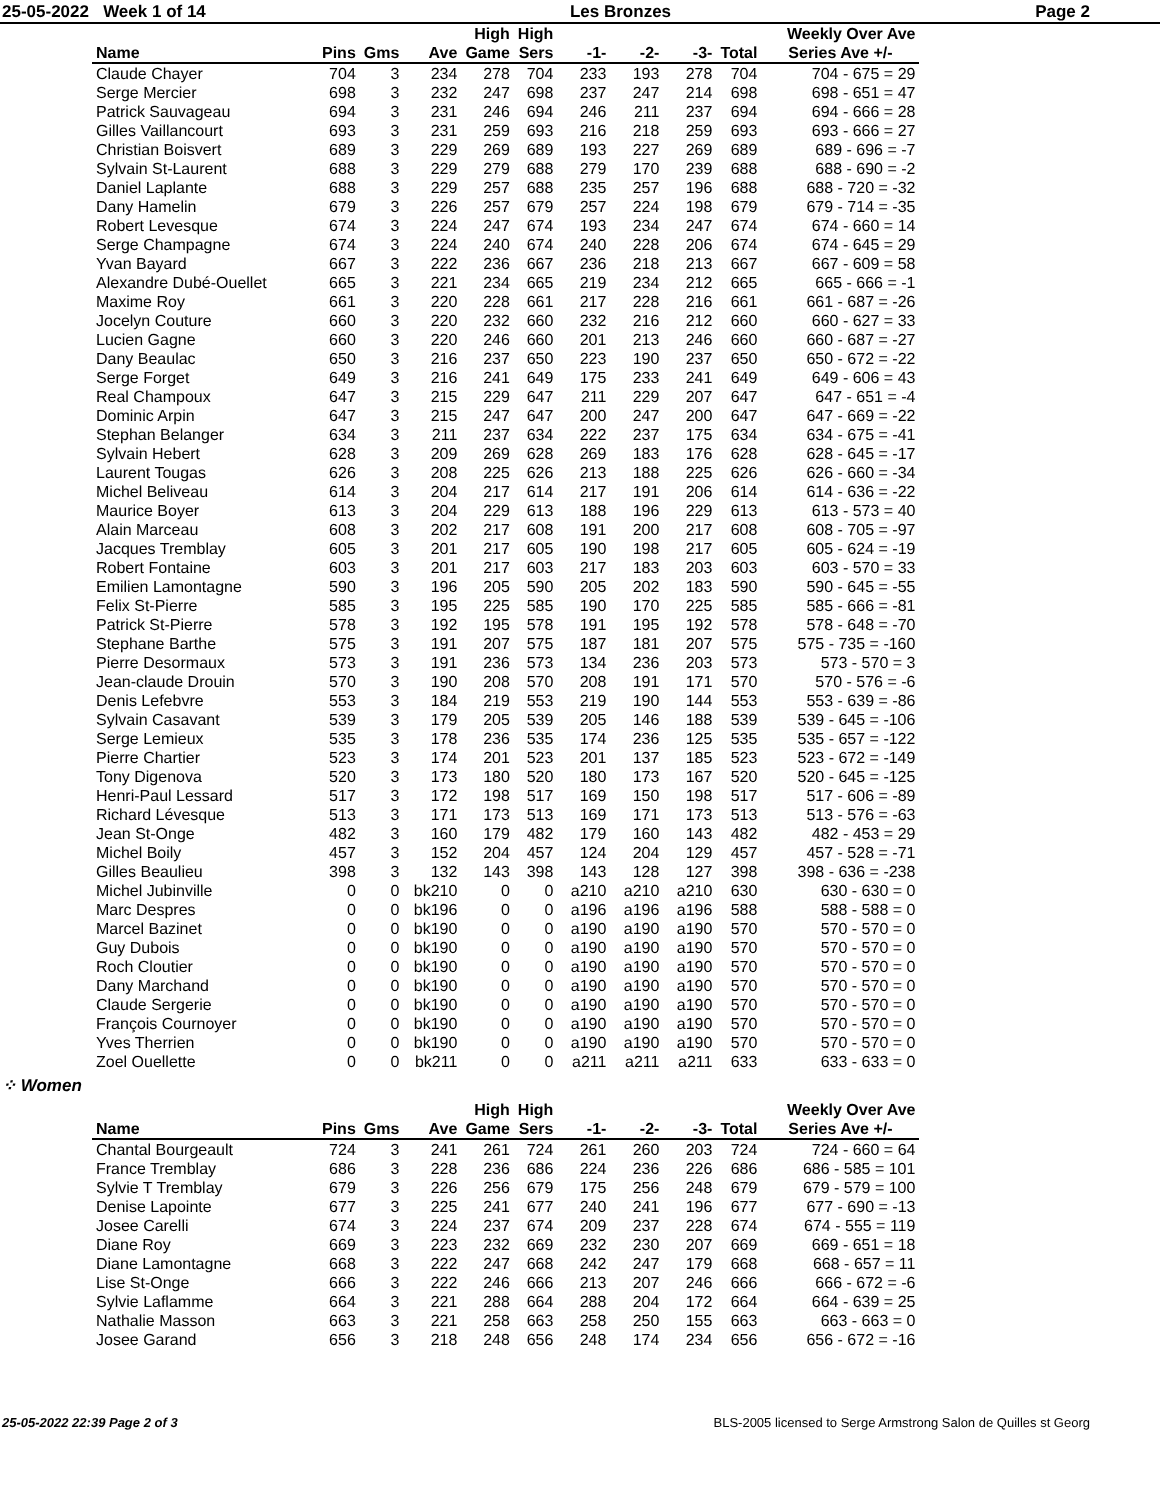25-05-2022 Week 1 of 14 Les Bronzes Page 2
| | | | | High | High | | | | | Weekly Over Ave |
| --- | --- | --- | --- | --- | --- | --- | --- | --- | --- | --- |
| Name | Pins | Gms | Ave | Game | Sers | -1- | -2- | -3- | Total | Series Ave +/- |
| Claude Chayer | 704 | 3 | 234 | 278 | 704 | 233 | 193 | 278 | 704 | 704 - 675 = 29 |
| Serge Mercier | 698 | 3 | 232 | 247 | 698 | 237 | 247 | 214 | 698 | 698 - 651 = 47 |
| Patrick Sauvageau | 694 | 3 | 231 | 246 | 694 | 246 | 211 | 237 | 694 | 694 - 666 = 28 |
| Gilles Vaillancourt | 693 | 3 | 231 | 259 | 693 | 216 | 218 | 259 | 693 | 693 - 666 = 27 |
| Christian Boisvert | 689 | 3 | 229 | 269 | 689 | 193 | 227 | 269 | 689 | 689 - 696 = -7 |
| Sylvain St-Laurent | 688 | 3 | 229 | 279 | 688 | 279 | 170 | 239 | 688 | 688 - 690 = -2 |
| Daniel Laplante | 688 | 3 | 229 | 257 | 688 | 235 | 257 | 196 | 688 | 688 - 720 = -32 |
| Dany Hamelin | 679 | 3 | 226 | 257 | 679 | 257 | 224 | 198 | 679 | 679 - 714 = -35 |
| Robert Levesque | 674 | 3 | 224 | 247 | 674 | 193 | 234 | 247 | 674 | 674 - 660 = 14 |
| Serge Champagne | 674 | 3 | 224 | 240 | 674 | 240 | 228 | 206 | 674 | 674 - 645 = 29 |
| Yvan Bayard | 667 | 3 | 222 | 236 | 667 | 236 | 218 | 213 | 667 | 667 - 609 = 58 |
| Alexandre Dubé-Ouellet | 665 | 3 | 221 | 234 | 665 | 219 | 234 | 212 | 665 | 665 - 666 = -1 |
| Maxime Roy | 661 | 3 | 220 | 228 | 661 | 217 | 228 | 216 | 661 | 661 - 687 = -26 |
| Jocelyn Couture | 660 | 3 | 220 | 232 | 660 | 232 | 216 | 212 | 660 | 660 - 627 = 33 |
| Lucien Gagne | 660 | 3 | 220 | 246 | 660 | 201 | 213 | 246 | 660 | 660 - 687 = -27 |
| Dany Beaulac | 650 | 3 | 216 | 237 | 650 | 223 | 190 | 237 | 650 | 650 - 672 = -22 |
| Serge Forget | 649 | 3 | 216 | 241 | 649 | 175 | 233 | 241 | 649 | 649 - 606 = 43 |
| Real Champoux | 647 | 3 | 215 | 229 | 647 | 211 | 229 | 207 | 647 | 647 - 651 = -4 |
| Dominic Arpin | 647 | 3 | 215 | 247 | 647 | 200 | 247 | 200 | 647 | 647 - 669 = -22 |
| Stephan Belanger | 634 | 3 | 211 | 237 | 634 | 222 | 237 | 175 | 634 | 634 - 675 = -41 |
| Sylvain Hebert | 628 | 3 | 209 | 269 | 628 | 269 | 183 | 176 | 628 | 628 - 645 = -17 |
| Laurent Tougas | 626 | 3 | 208 | 225 | 626 | 213 | 188 | 225 | 626 | 626 - 660 = -34 |
| Michel Beliveau | 614 | 3 | 204 | 217 | 614 | 217 | 191 | 206 | 614 | 614 - 636 = -22 |
| Maurice Boyer | 613 | 3 | 204 | 229 | 613 | 188 | 196 | 229 | 613 | 613 - 573 = 40 |
| Alain Marceau | 608 | 3 | 202 | 217 | 608 | 191 | 200 | 217 | 608 | 608 - 705 = -97 |
| Jacques Tremblay | 605 | 3 | 201 | 217 | 605 | 190 | 198 | 217 | 605 | 605 - 624 = -19 |
| Robert Fontaine | 603 | 3 | 201 | 217 | 603 | 217 | 183 | 203 | 603 | 603 - 570 = 33 |
| Emilien Lamontagne | 590 | 3 | 196 | 205 | 590 | 205 | 202 | 183 | 590 | 590 - 645 = -55 |
| Felix St-Pierre | 585 | 3 | 195 | 225 | 585 | 190 | 170 | 225 | 585 | 585 - 666 = -81 |
| Patrick St-Pierre | 578 | 3 | 192 | 195 | 578 | 191 | 195 | 192 | 578 | 578 - 648 = -70 |
| Stephane Barthe | 575 | 3 | 191 | 207 | 575 | 187 | 181 | 207 | 575 | 575 - 735 = -160 |
| Pierre Desormaux | 573 | 3 | 191 | 236 | 573 | 134 | 236 | 203 | 573 | 573 - 570 = 3 |
| Jean-claude Drouin | 570 | 3 | 190 | 208 | 570 | 208 | 191 | 171 | 570 | 570 - 576 = -6 |
| Denis Lefebvre | 553 | 3 | 184 | 219 | 553 | 219 | 190 | 144 | 553 | 553 - 639 = -86 |
| Sylvain Casavant | 539 | 3 | 179 | 205 | 539 | 205 | 146 | 188 | 539 | 539 - 645 = -106 |
| Serge Lemieux | 535 | 3 | 178 | 236 | 535 | 174 | 236 | 125 | 535 | 535 - 657 = -122 |
| Pierre Chartier | 523 | 3 | 174 | 201 | 523 | 201 | 137 | 185 | 523 | 523 - 672 = -149 |
| Tony Digenova | 520 | 3 | 173 | 180 | 520 | 180 | 173 | 167 | 520 | 520 - 645 = -125 |
| Henri-Paul Lessard | 517 | 3 | 172 | 198 | 517 | 169 | 150 | 198 | 517 | 517 - 606 = -89 |
| Richard Lévesque | 513 | 3 | 171 | 173 | 513 | 169 | 171 | 173 | 513 | 513 - 576 = -63 |
| Jean St-Onge | 482 | 3 | 160 | 179 | 482 | 179 | 160 | 143 | 482 | 482 - 453 = 29 |
| Michel Boily | 457 | 3 | 152 | 204 | 457 | 124 | 204 | 129 | 457 | 457 - 528 = -71 |
| Gilles Beaulieu | 398 | 3 | 132 | 143 | 398 | 143 | 128 | 127 | 398 | 398 - 636 = -238 |
| Michel Jubinville | 0 | 0 | bk210 | 0 | 0 | a210 | a210 | a210 | 630 | 630 - 630 = 0 |
| Marc Despres | 0 | 0 | bk196 | 0 | 0 | a196 | a196 | a196 | 588 | 588 - 588 = 0 |
| Marcel Bazinet | 0 | 0 | bk190 | 0 | 0 | a190 | a190 | a190 | 570 | 570 - 570 = 0 |
| Guy Dubois | 0 | 0 | bk190 | 0 | 0 | a190 | a190 | a190 | 570 | 570 - 570 = 0 |
| Roch Cloutier | 0 | 0 | bk190 | 0 | 0 | a190 | a190 | a190 | 570 | 570 - 570 = 0 |
| Dany Marchand | 0 | 0 | bk190 | 0 | 0 | a190 | a190 | a190 | 570 | 570 - 570 = 0 |
| Claude Sergerie | 0 | 0 | bk190 | 0 | 0 | a190 | a190 | a190 | 570 | 570 - 570 = 0 |
| François Cournoyer | 0 | 0 | bk190 | 0 | 0 | a190 | a190 | a190 | 570 | 570 - 570 = 0 |
| Yves Therrien | 0 | 0 | bk190 | 0 | 0 | a190 | a190 | a190 | 570 | 570 - 570 = 0 |
| Zoel Ouellette | 0 | 0 | bk211 | 0 | 0 | a211 | a211 | a211 | 633 | 633 - 633 = 0 |
⁘ Women
| | | | | High | High | | | | | Weekly Over Ave |
| --- | --- | --- | --- | --- | --- | --- | --- | --- | --- | --- |
| Name | Pins | Gms | Ave | Game | Sers | -1- | -2- | -3- | Total | Series Ave +/- |
| Chantal Bourgeault | 724 | 3 | 241 | 261 | 724 | 261 | 260 | 203 | 724 | 724 - 660 = 64 |
| France Tremblay | 686 | 3 | 228 | 236 | 686 | 224 | 236 | 226 | 686 | 686 - 585 = 101 |
| Sylvie T Tremblay | 679 | 3 | 226 | 256 | 679 | 175 | 256 | 248 | 679 | 679 - 579 = 100 |
| Denise Lapointe | 677 | 3 | 225 | 241 | 677 | 240 | 241 | 196 | 677 | 677 - 690 = -13 |
| Josee Carelli | 674 | 3 | 224 | 237 | 674 | 209 | 237 | 228 | 674 | 674 - 555 = 119 |
| Diane Roy | 669 | 3 | 223 | 232 | 669 | 232 | 230 | 207 | 669 | 669 - 651 = 18 |
| Diane Lamontagne | 668 | 3 | 222 | 247 | 668 | 242 | 247 | 179 | 668 | 668 - 657 = 11 |
| Lise St-Onge | 666 | 3 | 222 | 246 | 666 | 213 | 207 | 246 | 666 | 666 - 672 = -6 |
| Sylvie Laflamme | 664 | 3 | 221 | 288 | 664 | 288 | 204 | 172 | 664 | 664 - 639 = 25 |
| Nathalie Masson | 663 | 3 | 221 | 258 | 663 | 258 | 250 | 155 | 663 | 663 - 663 = 0 |
| Josee Garand | 656 | 3 | 218 | 248 | 656 | 248 | 174 | 234 | 656 | 656 - 672 = -16 |
25-05-2022 22:39 Page 2 of 3 BLS-2005 licensed to Serge Armstrong Salon de Quilles st Georg